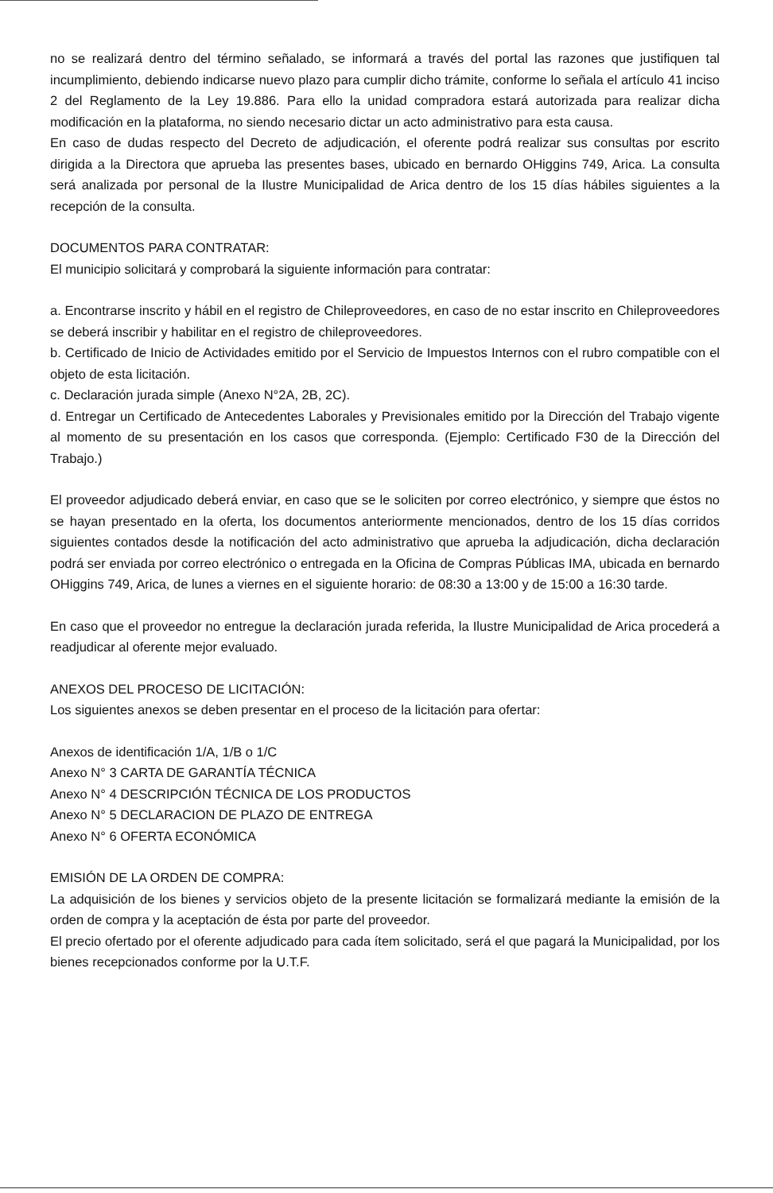no se realizará dentro del término señalado, se informará a través del portal las razones que justifiquen tal incumplimiento, debiendo indicarse nuevo plazo para cumplir dicho trámite, conforme lo señala el artículo 41 inciso 2 del Reglamento de la Ley 19.886. Para ello la unidad compradora estará autorizada para realizar dicha modificación en la plataforma, no siendo necesario dictar un acto administrativo para esta causa.
En caso de dudas respecto del Decreto de adjudicación, el oferente podrá realizar sus consultas por escrito dirigida a la Directora que aprueba las presentes bases, ubicado en bernardo OHiggins 749, Arica. La consulta será analizada por personal de la Ilustre Municipalidad de Arica dentro de los 15 días hábiles siguientes a la recepción de la consulta.
DOCUMENTOS PARA CONTRATAR:
El municipio solicitará y comprobará la siguiente información para contratar:
a. Encontrarse inscrito y hábil en el registro de Chileproveedores, en caso de no estar inscrito en Chileproveedores se deberá inscribir y habilitar en el registro de chileproveedores.
b. Certificado de Inicio de Actividades emitido por el Servicio de Impuestos Internos con el rubro compatible con el objeto de esta licitación.
c. Declaración jurada simple (Anexo N°2A, 2B, 2C).
d. Entregar un Certificado de Antecedentes Laborales y Previsionales emitido por la Dirección del Trabajo vigente al momento de su presentación en los casos que corresponda. (Ejemplo: Certificado F30 de la Dirección del Trabajo.)
El proveedor adjudicado deberá enviar, en caso que se le soliciten por correo electrónico, y siempre que éstos no se hayan presentado en la oferta, los documentos anteriormente mencionados, dentro de los 15 días corridos siguientes contados desde la notificación del acto administrativo que aprueba la adjudicación, dicha declaración podrá ser enviada por correo electrónico o entregada en la Oficina de Compras Públicas IMA, ubicada en bernardo OHiggins 749, Arica, de lunes a viernes en el siguiente horario: de 08:30 a 13:00 y de 15:00 a 16:30 tarde.
En caso que el proveedor no entregue la declaración jurada referida, la Ilustre Municipalidad de Arica procederá a readjudicar al oferente mejor evaluado.
ANEXOS DEL PROCESO DE LICITACIÓN:
Los siguientes anexos se deben presentar en el proceso de la licitación para ofertar:
Anexos de identificación 1/A, 1/B o 1/C
Anexo N° 3 CARTA DE GARANTÍA TÉCNICA
Anexo N° 4 DESCRIPCIÓN TÉCNICA DE LOS PRODUCTOS
Anexo N° 5 DECLARACION DE PLAZO DE ENTREGA
Anexo N° 6 OFERTA ECONÓMICA
EMISIÓN DE LA ORDEN DE COMPRA:
La adquisición de los bienes y servicios objeto de la presente licitación se formalizará mediante la emisión de la orden de compra y la aceptación de ésta por parte del proveedor.
El precio ofertado por el oferente adjudicado para cada ítem solicitado, será el que pagará la Municipalidad, por los bienes recepcionados conforme por la U.T.F.